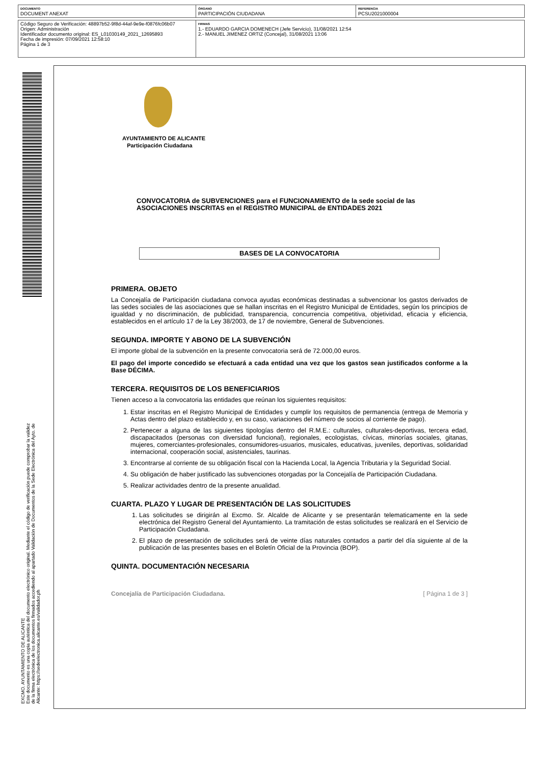| DOCUMENTO DOCUMENT ANEXAT | ÓRGANO PARTICIPACIÓN CIUDADANA | REFERENCIA PCSU2021000004 |
| Código Seguro de Verificación: 48897b52-9f8d-44af-9e9e-f0876fc06b07 Origen: Administración Identificador documento original: ES_L01030149_2021_12695893 Fecha de impresión: 07/09/2021 12:58:10 Página 1 de 3 | FIRMAS 1.- EDUARDO GARCIA DOMENECH (Jefe Servicio), 31/08/2021 12:54 2.- MANUEL JIMENEZ ORTIZ (Concejal), 31/08/2021 13:06 |
EXCMO. AYUNTAMIENTO DE ALICANTE
Este documento es una copia auténtica del documento electrónico original. Mediante el código de verificación puede comprobar la validez de la firma electrónica de los documentos firmados accediendo al apartado Validación de Documentos de la Sede Electrónica del Ayto. de Alicante: https://sedeelectronica.alicante.es/validador.ph
AYUNTAMIENTO DE ALICANTE
Participación Ciudadana
CONVOCATORIA de SUBVENCIONES para el FUNCIONAMIENTO de la sede social de las ASOCIACIONES INSCRITAS en el REGISTRO MUNICIPAL de ENTIDADES 2021
BASES DE LA CONVOCATORIA
PRIMERA. OBJETO
La Concejalía de Participación ciudadana convoca ayudas económicas destinadas a subvencionar los gastos derivados de las sedes sociales de las asociaciones que se hallan inscritas en el Registro Municipal de Entidades, según los principios de igualdad y no discriminación, de publicidad, transparencia, concurrencia competitiva, objetividad, eficacia y eficiencia, establecidos en el artículo 17 de la Ley 38/2003, de 17 de noviembre, General de Subvenciones.
SEGUNDA. IMPORTE Y ABONO DE LA SUBVENCIÓN
El importe global de la subvención en la presente convocatoria será de 72.000,00 euros.
El pago del importe concedido se efectuará a cada entidad una vez que los gastos sean justificados conforme a la Base DÉCIMA.
TERCERA. REQUISITOS DE LOS BENEFICIARIOS
Tienen acceso a la convocatoria las entidades que reúnan los siguientes requisitos:
1. Estar inscritas en el Registro Municipal de Entidades y cumplir los requisitos de permanencia (entrega de Memoria y Actas dentro del plazo establecido y, en su caso, variaciones del número de socios al corriente de pago).
2. Pertenecer a alguna de las siguientes tipologías dentro del R.M.E.: culturales, culturales-deportivas, tercera edad, discapacitados (personas con diversidad funcional), regionales, ecologistas, cívicas, minorías sociales, gitanas, mujeres, comerciantes-profesionales, consumidores-usuarios, musicales, educativas, juveniles, deportivas, solidaridad internacional, cooperación social, asistenciales, taurinas.
3. Encontrarse al corriente de su obligación fiscal con la Hacienda Local, la Agencia Tributaria y la Seguridad Social.
4. Su obligación de haber justificado las subvenciones otorgadas por la Concejalía de Participación Ciudadana.
5. Realizar actividades dentro de la presente anualidad.
CUARTA. PLAZO Y LUGAR DE PRESENTACIÓN DE LAS SOLICITUDES
1. Las solicitudes se dirigirán al Excmo. Sr. Alcalde de Alicante y se presentarán telematicamente en la sede electrónica del Registro General del Ayuntamiento. La tramitación de estas solicitudes se realizará en el Servicio de Participación Ciudadana.
2. El plazo de presentación de solicitudes será de veinte días naturales contados a partir del día siguiente al de la publicación de las presentes bases en el Boletín Oficial de la Provincia (BOP).
QUINTA. DOCUMENTACIÓN NECESARIA
Concejalía de Participación Ciudadana. [ Página 1 de 3 ]